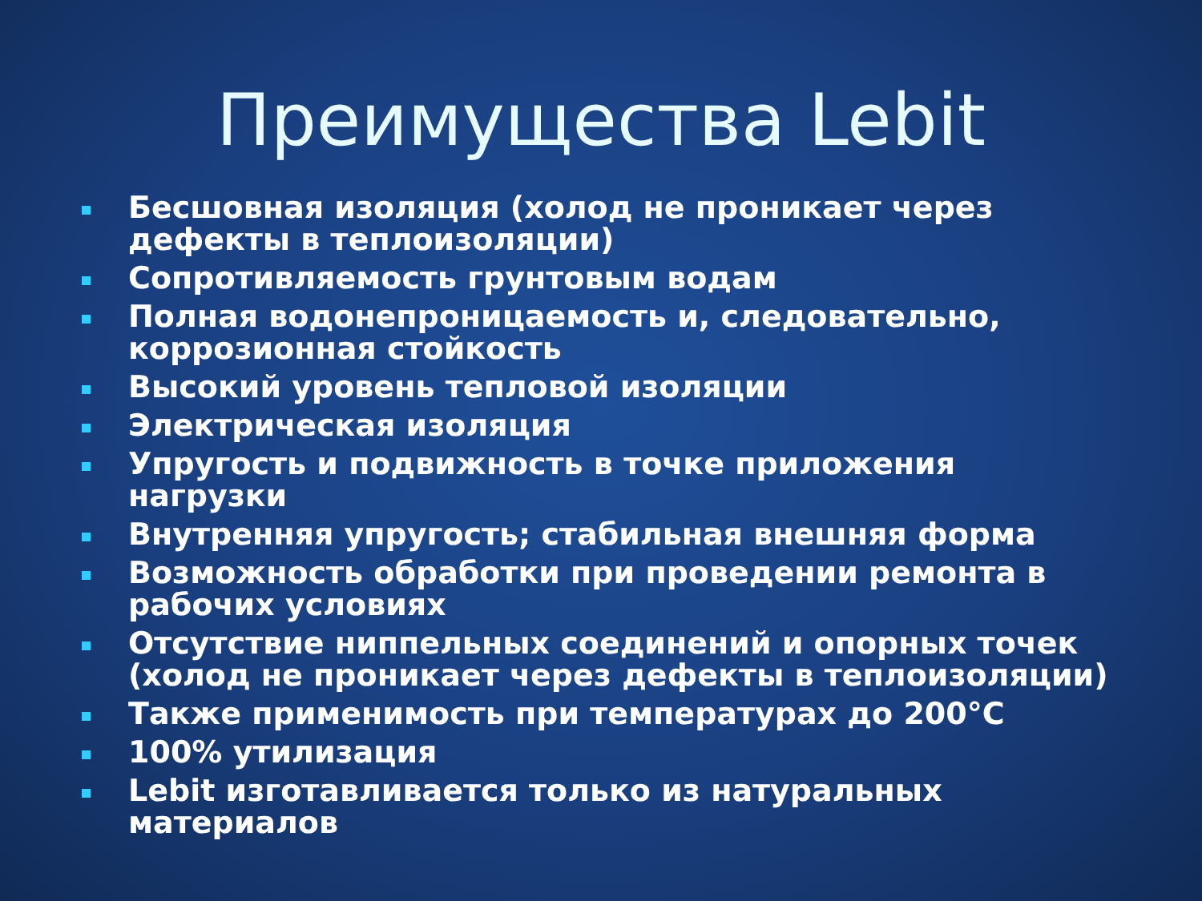Преимущества Lebit
Бесшовная изоляция (холод не проникает через дефекты в теплоизоляции)
Сопротивляемость грунтовым водам
Полная водонепроницаемость и, следовательно, коррозионная стойкость
Высокий уровень тепловой изоляции
Электрическая изоляция
Упругость и подвижность в точке приложения нагрузки
Внутренняя упругость; стабильная внешняя форма
Возможность обработки при проведении ремонта в рабочих условиях
Отсутствие ниппельных соединений и опорных точек (холод не проникает через дефекты в теплоизоляции)
Также применимость при температурах до 200°C
100% утилизация
Lebit изготавливается только из натуральных материалов